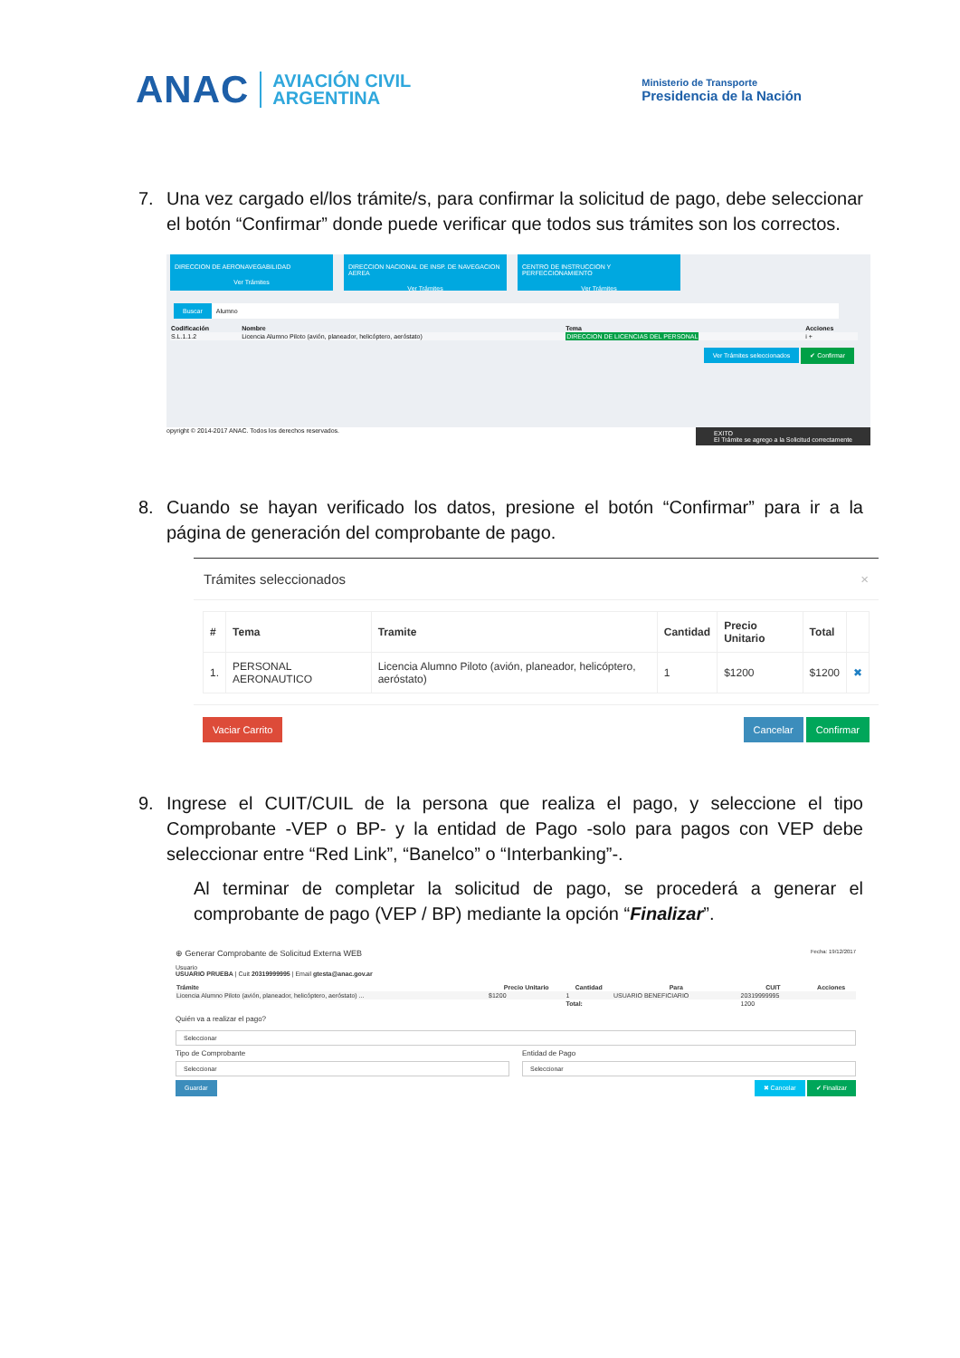ANAC
AVIACIÓN CIVIL
ARGENTINA
Ministerio de Transporte
Presidencia de la Nación
7. Una vez cargado el/los trámite/s, para confirmar la solicitud de pago, debe seleccionar el botón “Confirmar” donde puede verificar que todos sus trámites son los correctos.
DIRECCION DE AERONAVEGABILIDAD
Ver Trámites
DIRECCION NACIONAL DE INSP. DE NAVEGACION AEREA
Ver Trámites
CENTRO DE INSTRUCCION Y PERFECCIONAMIENTO
Ver Trámites
Buscar Alumno
| Codificación | Nombre | Tema | Acciones |
| --- | --- | --- | --- |
| S.L.1.1.2 | Licencia Alumno Piloto (avión, planeador, helicóptero, aeróstato) | DIRECCION DE LICENCIAS DEL PERSONAL | i + |
Ver Trámites seleccionados ✔ Confirmar
opyright © 2014-2017 ANAC. Todos los derechos reservados. EXITO
El Trámite se agrego a la Solicitud correctamente
8. Cuando se hayan verificado los datos, presione el botón “Confirmar” para ir a la página de generación del comprobante de pago.
Trámites seleccionados ×
| # | Tema | Tramite | Cantidad | Precio Unitario | Total | |
| --- | --- | --- | --- | --- | --- | --- |
| 1. | PERSONAL AERONAUTICO | Licencia Alumno Piloto (avión, planeador, helicóptero, aeróstato) | 1 | $1200 | $1200 | ✖ |
Vaciar Carrito Cancelar Confirmar
9. Ingrese el CUIT/CUIL de la persona que realiza el pago, y seleccione el tipo Comprobante -VEP o BP- y la entidad de Pago -solo para pagos con VEP debe seleccionar entre “Red Link”, “Banelco” o “Interbanking”-.
Al terminar de completar la solicitud de pago, se procederá a generar el comprobante de pago (VEP / BP) mediante la opción “Finalizar”.
⊕ Generar Comprobante de Solicitud Externa WEB Fecha: 19/12/2017
Usuario
USUARIO PRUEBA | Cuit 20319999995 | Email gtesta@anac.gov.ar
| Trámite | Precio Unitario | Cantidad | Para | CUIT | Acciones |
| --- | --- | --- | --- | --- | --- |
| Licencia Alumno Piloto (avión, planeador, helicóptero, aeróstato) ... | $1200 | 1 | USUARIO BENEFICIARIO | 20319999995 | |
| | | Total: | | 1200 | |
Quién va a realizar el pago?
Seleccionar
Tipo de Comprobante
Seleccionar
Entidad de Pago
Seleccionar
Guardar ✖ Cancelar ✔ Finalizar